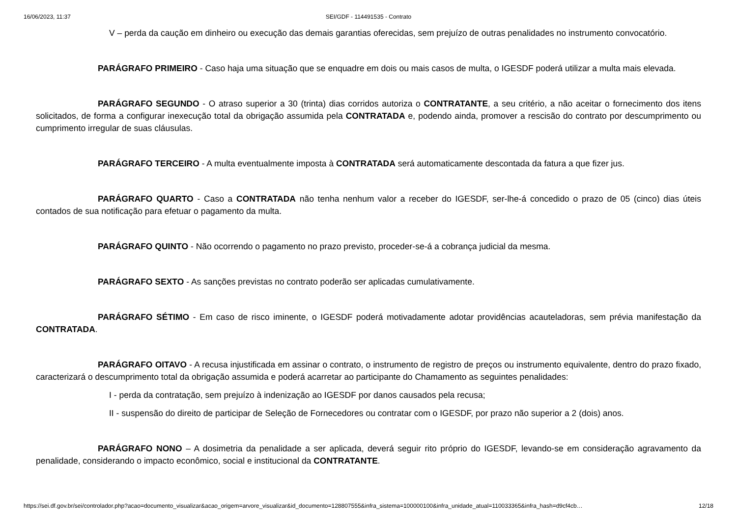16/06/2023, 11:37 SEI/GDF - 114491535 - Contrato
V – perda da caução em dinheiro ou execução das demais garantias oferecidas, sem prejuízo de outras penalidades no instrumento convocatório.
PARÁGRAFO PRIMEIRO - Caso haja uma situação que se enquadre em dois ou mais casos de multa, o IGESDF poderá utilizar a multa mais elevada.
PARÁGRAFO SEGUNDO - O atraso superior a 30 (trinta) dias corridos autoriza o CONTRATANTE, a seu critério, a não aceitar o fornecimento dos itens solicitados, de forma a configurar inexecução total da obrigação assumida pela CONTRATADA e, podendo ainda, promover a rescisão do contrato por descumprimento ou cumprimento irregular de suas cláusulas.
PARÁGRAFO TERCEIRO - A multa eventualmente imposta à CONTRATADA será automaticamente descontada da fatura a que fizer jus.
PARÁGRAFO QUARTO - Caso a CONTRATADA não tenha nenhum valor a receber do IGESDF, ser-lhe-á concedido o prazo de 05 (cinco) dias úteis contados de sua notificação para efetuar o pagamento da multa.
PARÁGRAFO QUINTO - Não ocorrendo o pagamento no prazo previsto, proceder-se-á a cobrança judicial da mesma.
PARÁGRAFO SEXTO - As sanções previstas no contrato poderão ser aplicadas cumulativamente.
PARÁGRAFO SÉTIMO - Em caso de risco iminente, o IGESDF poderá motivadamente adotar providências acauteladoras, sem prévia manifestação da CONTRATADA.
PARÁGRAFO OITAVO - A recusa injustificada em assinar o contrato, o instrumento de registro de preços ou instrumento equivalente, dentro do prazo fixado, caracterizará o descumprimento total da obrigação assumida e poderá acarretar ao participante do Chamamento as seguintes penalidades:
I - perda da contratação, sem prejuízo à indenização ao IGESDF por danos causados pela recusa;
II - suspensão do direito de participar de Seleção de Fornecedores ou contratar com o IGESDF, por prazo não superior a 2 (dois) anos.
PARÁGRAFO NONO – A dosimetria da penalidade a ser aplicada, deverá seguir rito próprio do IGESDF, levando-se em consideração agravamento da penalidade, considerando o impacto econômico, social e institucional da CONTRATANTE.
https://sei.df.gov.br/sei/controlador.php?acao=documento_visualizar&acao_origem=arvore_visualizar&id_documento=128807555&infra_sistema=100000100&infra_unidade_atual=110033365&infra_hash=d9cf4cb… 12/18